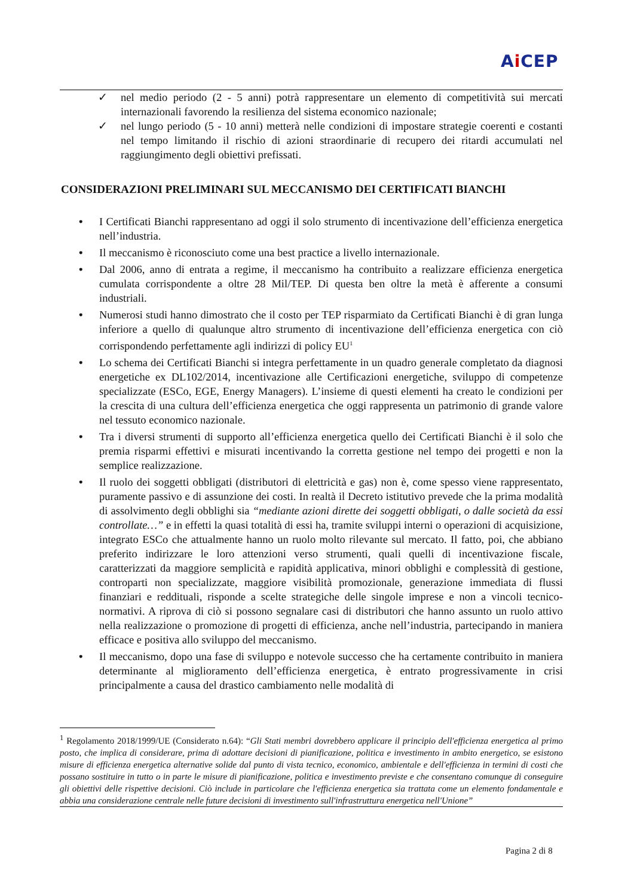Ai CEP
✓ nel medio periodo (2 - 5 anni) potrà rappresentare un elemento di competitività sui mercati internazionali favorendo la resilienza del sistema economico nazionale;
✓ nel lungo periodo (5 - 10 anni) metterà nelle condizioni di impostare strategie coerenti e costanti nel tempo limitando il rischio di azioni straordinarie di recupero dei ritardi accumulati nel raggiungimento degli obiettivi prefissati.
CONSIDERAZIONI PRELIMINARI SUL MECCANISMO DEI CERTIFICATI BIANCHI
• I Certificati Bianchi rappresentano ad oggi il solo strumento di incentivazione dell’efficienza energetica nell’industria.
• Il meccanismo è riconosciuto come una best practice a livello internazionale.
• Dal 2006, anno di entrata a regime, il meccanismo ha contribuito a realizzare efficienza energetica cumulata corrispondente a oltre 28 Mil/TEP. Di questa ben oltre la metà è afferente a consumi industriali.
• Numerosi studi hanno dimostrato che il costo per TEP risparmiato da Certificati Bianchi è di gran lunga inferiore a quello di qualunque altro strumento di incentivazione dell’efficienza energetica con ciò corrispondendo perfettamente agli indirizzi di policy EU<sup>1</sup>
• Lo schema dei Certificati Bianchi si integra perfettamente in un quadro generale completato da diagnosi energetiche ex DL102/2014, incentivazione alle Certificazioni energetiche, sviluppo di competenze specializzate (ESCo, EGE, Energy Managers). L’insieme di questi elementi ha creato le condizioni per la crescita di una cultura dell’efficienza energetica che oggi rappresenta un patrimonio di grande valore nel tessuto economico nazionale.
• Tra i diversi strumenti di supporto all’efficienza energetica quello dei Certificati Bianchi è il solo che premia risparmi effettivi e misurati incentivando la corretta gestione nel tempo dei progetti e non la semplice realizzazione.
• Il ruolo dei soggetti obbligati (distributori di elettricità e gas) non è, come spesso viene rappresentato, puramente passivo e di assunzione dei costi. In realtà il Decreto istitutivo prevede che la prima modalità di assolvimento degli obblighi sia “mediante azioni dirette dei soggetti obbligati, o dalle società da essi controllate…” e in effetti la quasi totalità di essi ha, tramite sviluppi interni o operazioni di acquisizione, integrato ESCo che attualmente hanno un ruolo molto rilevante sul mercato. Il fatto, poi, che abbiano preferito indirizzare le loro attenzioni verso strumenti, quali quelli di incentivazione fiscale, caratterizzati da maggiore semplicità e rapidità applicativa, minori obblighi e complessità di gestione, controparti non specializzate, maggiore visibilità promozionale, generazione immediata di flussi finanziari e reddituali, risponde a scelte strategiche delle singole imprese e non a vincoli tecnico-normativi. A riprova di ciò si possono segnalare casi di distributori che hanno assunto un ruolo attivo nella realizzazione o promozione di progetti di efficienza, anche nell’industria, partecipando in maniera efficace e positiva allo sviluppo del meccanismo.
• Il meccanismo, dopo una fase di sviluppo e notevole successo che ha certamente contribuito in maniera determinante al miglioramento dell’efficienza energetica, è entrato progressivamente in crisi principalmente a causa del drastico cambiamento nelle modalità di
<sup>1</sup> Regolamento 2018/1999/UE (Considerato n.64): “Gli Stati membri dovrebbero applicare il principio dell'efficienza energetica al primo posto, che implica di considerare, prima di adottare decisioni di pianificazione, politica e investimento in ambito energetico, se esistono misure di efficienza energetica alternative solide dal punto di vista tecnico, economico, ambientale e dell'efficienza in termini di costi che possano sostituire in tutto o in parte le misure di pianificazione, politica e investimento previste e che consentano comunque di conseguire gli obiettivi delle rispettive decisioni. Ciò include in particolare che l'efficienza energetica sia trattata come un elemento fondamentale e abbia una considerazione centrale nelle future decisioni di investimento sull'infrastruttura energetica nell'Unione”
Pagina 2 di 8